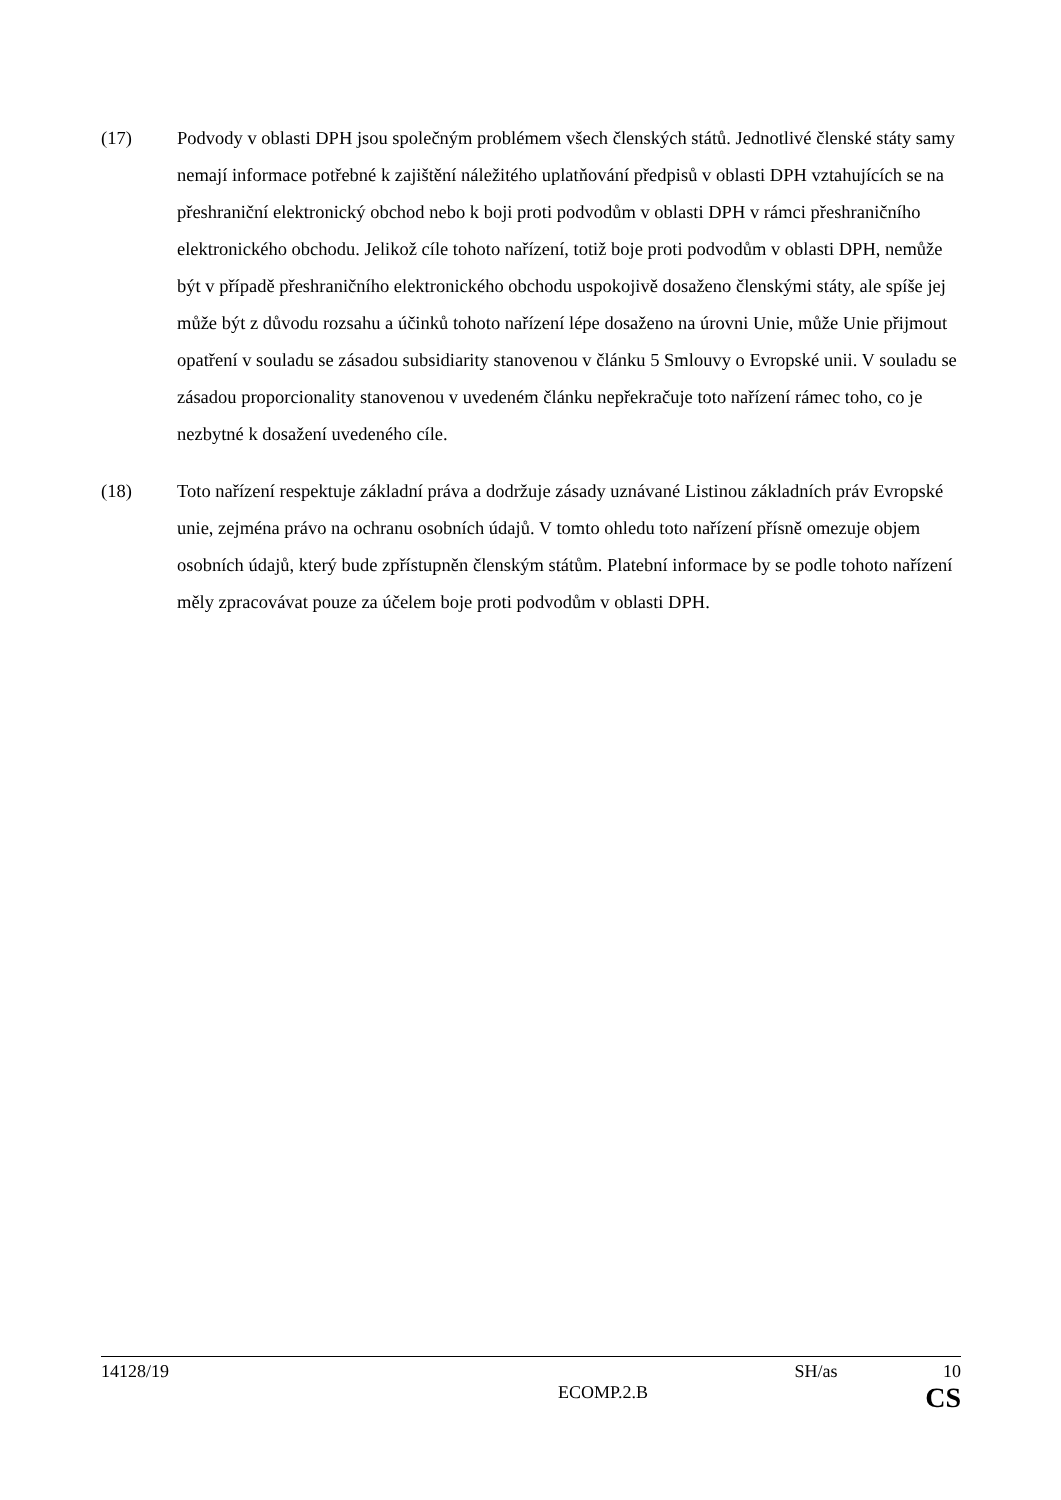(17) Podvody v oblasti DPH jsou společným problémem všech členských států. Jednotlivé členské státy samy nemají informace potřebné k zajištění náležitého uplatňování předpisů v oblasti DPH vztahujících se na přeshraniční elektronický obchod nebo k boji proti podvodům v oblasti DPH v rámci přeshraničního elektronického obchodu. Jelikož cíle tohoto nařízení, totiž boje proti podvodům v oblasti DPH, nemůže být v případě přeshraničního elektronického obchodu uspokojivě dosaženo členskými státy, ale spíše jej může být z důvodu rozsahu a účinků tohoto nařízení lépe dosaženo na úrovni Unie, může Unie přijmout opatření v souladu se zásadou subsidiarity stanovenou v článku 5 Smlouvy o Evropské unii. V souladu se zásadou proporcionality stanovenou v uvedeném článku nepřekračuje toto nařízení rámec toho, co je nezbytné k dosažení uvedeného cíle.
(18) Toto nařízení respektuje základní práva a dodržuje zásady uznávané Listinou základních práv Evropské unie, zejména právo na ochranu osobních údajů. V tomto ohledu toto nařízení přísně omezuje objem osobních údajů, který bude zpřístupněn členským státům. Platební informace by se podle tohoto nařízení měly zpracovávat pouze za účelem boje proti podvodům v oblasti DPH.
14128/19 SH/as 10
ECOMP.2.B CS